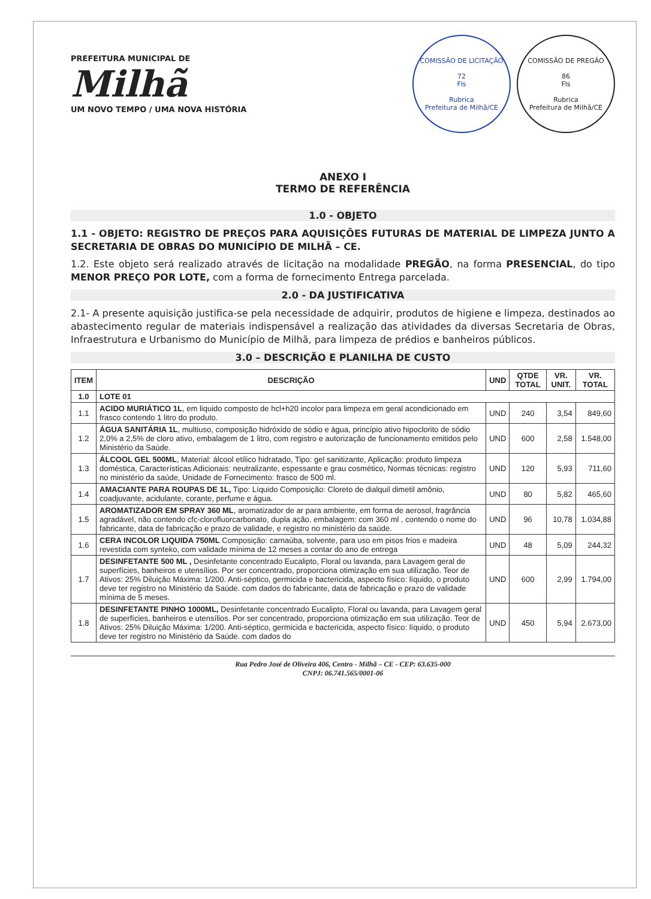PREFEITURA MUNICIPAL DE
Milhã
UM NOVO TEMPO / UMA NOVA HISTÓRIA
COMISSÃO DE LICITAÇÃO
72
Fls
Rubrica
Prefeitura de Milhã/CE
COMISSÃO DE PREGÃO
86
Fls
Rubrica
Prefeitura de Milhã/CE
ANEXO I
TERMO DE REFERÊNCIA
1.0 - OBJETO
1.1 - OBJETO: REGISTRO DE PREÇOS PARA AQUISIÇÕES FUTURAS DE MATERIAL DE LIMPEZA JUNTO A SECRETARIA DE OBRAS DO MUNICÍPIO DE MILHÃ – CE.
1.2. Este objeto será realizado através de licitação na modalidade PREGÃO, na forma PRESENCIAL, do tipo MENOR PREÇO POR LOTE, com a forma de fornecimento Entrega parcelada.
2.0 - DA JUSTIFICATIVA
2.1- A presente aquisição justifica-se pela necessidade de adquirir, produtos de higiene e limpeza, destinados ao abastecimento regular de materiais indispensável a realização das atividades da diversas Secretaria de Obras, Infraestrutura e Urbanismo do Município de Milhã, para limpeza de prédios e banheiros públicos.
3.0 – DESCRIÇÃO E PLANILHA DE CUSTO
| ITEM | DESCRIÇÃO | UND | QTDE TOTAL | VR. UNIT. | VR. TOTAL |
| --- | --- | --- | --- | --- | --- |
| 1.0 | LOTE 01 | | | | |
| 1.1 | ACIDO MURIÁTICO 1L , em liquido composto de hcl+h20 incolor para limpeza em geral acondicionado em frasco contendo 1 litro do produto. | UND | 240 | 3,54 | 849,60 |
| 1.2 | ÁGUA SANITÁRIA 1L , multiuso, composição hidróxido de sódio e água, princípio ativo hipoclorito de sódio 2,0% a 2,5% de cloro ativo, embalagem de 1 litro, com registro e autorização de funcionamento emitidos pelo Ministério da Saúde. | UND | 600 | 2,58 | 1.548,00 |
| 1.3 | ÁLCOOL GEL 500ML , Material: álcool etílico hidratado, Tipo: gel sanitizante, Aplicação: produto limpeza doméstica, Características Adicionais: neutralizante, espessante e grau cosmético, Normas técnicas: registro no ministério da saúde, Unidade de Fornecimento: frasco de 500 ml. | UND | 120 | 5,93 | 711,60 |
| 1.4 | AMACIANTE PARA ROUPAS DE 1L, Tipo: Líquido Composição: Cloreto de dialquil dimetil amônio, coadjuvante, acidulante, corante, perfume e água. | UND | 80 | 5,82 | 465,60 |
| 1.5 | AROMATIZADOR EM SPRAY 360 ML , aromatizador de ar para ambiente, em forma de aerosol, fragrância agradável, não contendo cfc-clorofluorcarbonato, dupla ação. embalagem: com 360 ml , contendo o nome do fabricante, data de fabricação e prazo de validade, e registro no ministério da saúde. | UND | 96 | 10,78 | 1.034,88 |
| 1.6 | CERA INCOLOR LIQUIDA 750ML Composição: carnaúba, solvente, para uso em pisos frios e madeira revestida com synteko, com validade mínima de 12 meses a contar do ano de entrega | UND | 48 | 5,09 | 244,32 |
| 1.7 | DESINFETANTE 500 ML , Desinfetante concentrado Eucalipto, Floral ou lavanda, para Lavagem geral de superfícies, banheiros e utensílios. Por ser concentrado, proporciona otimização em sua utilização. Teor de Ativos: 25% Diluição Máxima: 1/200. Anti-séptico, germicida e bactericida, aspecto físico: líquido, o produto deve ter registro no Ministério da Saúde. com dados do fabricante, data de fabricação e prazo de validade mínima de 5 meses. | UND | 600 | 2,99 | 1.794,00 |
| 1.8 | DESINFETANTE PINHO 1000ML, Desinfetante concentrado Eucalipto, Floral ou lavanda, para Lavagem geral de superfícies, banheiros e utensílios. Por ser concentrado, proporciona otimização em sua utilização. Teor de Ativos: 25% Diluição Máxima: 1/200. Anti-séptico, germicida e bactericida, aspecto físico: líquido, o produto deve ter registro no Ministério da Saúde. com dados do | UND | 450 | 5,94 | 2.673,00 |
Rua Pedro José de Oliveira 406, Centro - Milhã – CE - CEP: 63.635-000
CNPJ: 06.741.565/0001-06